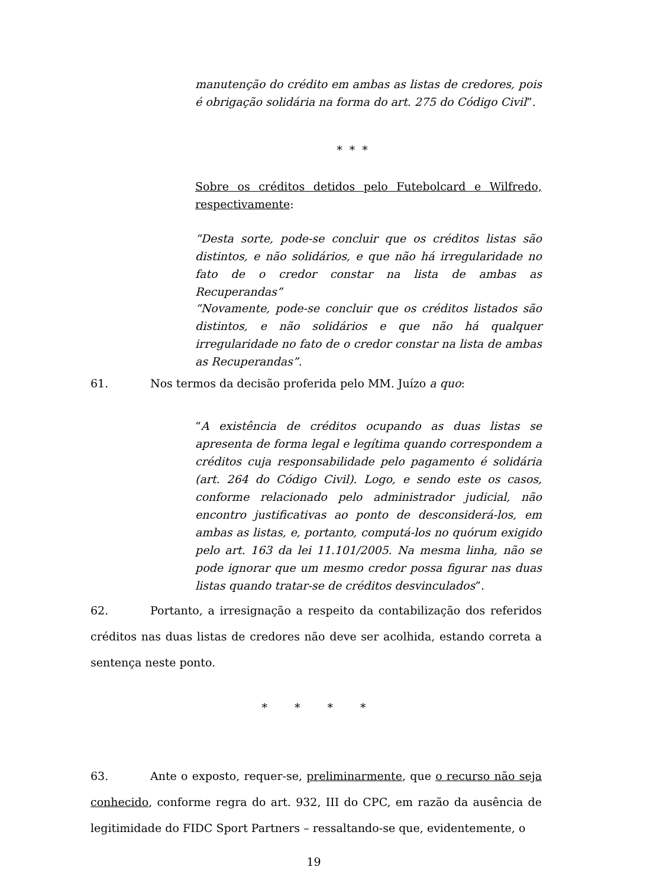manutenção do crédito em ambas as listas de credores, pois é obrigação solidária na forma do art. 275 do Código Civil”.
* * *
Sobre os créditos detidos pelo Futebolcard e Wilfredo, respectivamente:
“Desta sorte, pode-se concluir que os créditos listas são distintos, e não solidários, e que não há irregularidade no fato de o credor constar na lista de ambas as Recuperandas”
“Novamente, pode-se concluir que os créditos listados são distintos, e não solidários e que não há qualquer irregularidade no fato de o credor constar na lista de ambas as Recuperandas”.
61. Nos termos da decisão proferida pelo MM. Juízo a quo:
“A existência de créditos ocupando as duas listas se apresenta de forma legal e legítima quando correspondem a créditos cuja responsabilidade pelo pagamento é solidária (art. 264 do Código Civil). Logo, e sendo este os casos, conforme relacionado pelo administrador judicial, não encontro justificativas ao ponto de desconsiderá-los, em ambas as listas, e, portanto, computá-los no quórum exigido pelo art. 163 da lei 11.101/2005. Na mesma linha, não se pode ignorar que um mesmo credor possa figurar nas duas listas quando tratar-se de créditos desvinculados”.
62. Portanto, a irresignação a respeito da contabilização dos referidos créditos nas duas listas de credores não deve ser acolhida, estando correta a sentença neste ponto.
* * * *
63. Ante o exposto, requer-se, preliminarmente, que o recurso não seja conhecido, conforme regra do art. 932, III do CPC, em razão da ausência de legitimidade do FIDC Sport Partners – ressaltando-se que, evidentemente, o
19